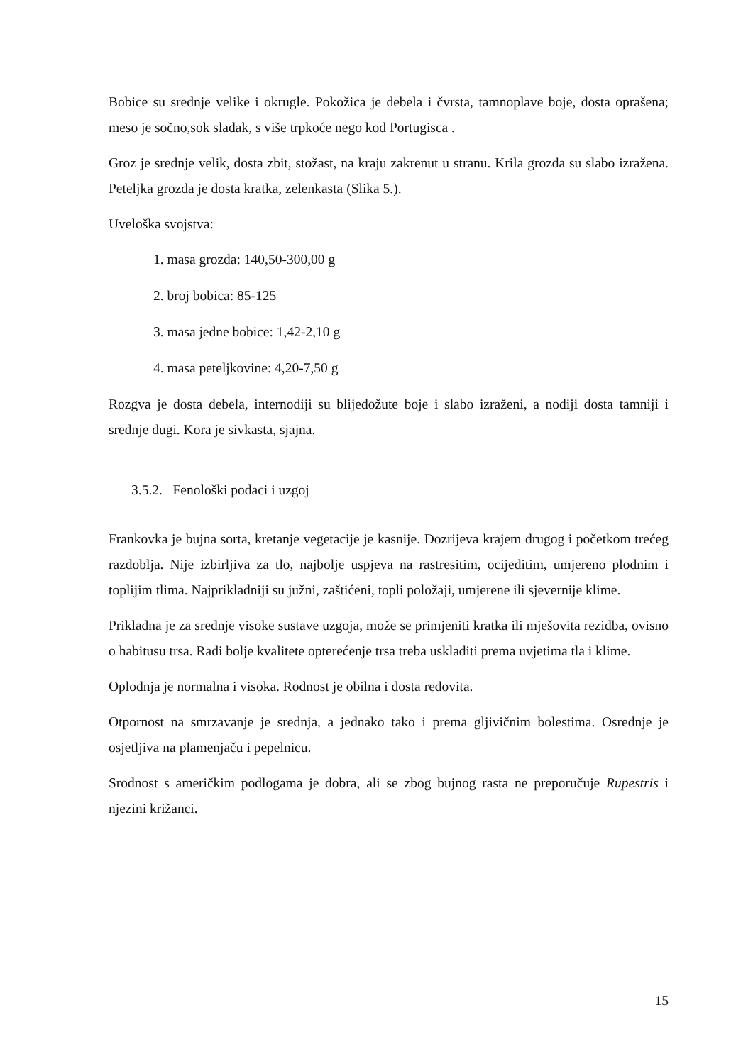Bobice su srednje velike i okrugle. Pokožica je debela i čvrsta, tamnoplave boje, dosta oprašena; meso je sočno,sok sladak, s više trpkoće nego kod Portugisca .
Groz je srednje velik, dosta zbit, stožast, na kraju zakrenut u stranu. Krila grozda su slabo izražena. Peteljka grozda je dosta kratka, zelenkasta (Slika 5.).
Uveloška svojstva:
1. masa grozda: 140,50-300,00 g
2. broj bobica: 85-125
3. masa jedne bobice: 1,42-2,10 g
4. masa peteljkovine: 4,20-7,50 g
Rozgva je dosta debela, internodiji su blijedožute boje i slabo izraženi, a nodiji dosta tamniji i srednje dugi. Kora je sivkasta, sjajna.
3.5.2. Fenološki podaci i uzgoj
Frankovka je bujna sorta, kretanje vegetacije je kasnije. Dozrijeva krajem drugog i početkom trećeg razdoblja. Nije izbirljiva za tlo, najbolje uspjeva na rastresitim, ocijeditim, umjereno plodnim i toplijim tlima. Najprikladniji su južni, zaštićeni, topli položaji, umjerene ili sjevernije klime.
Prikladna je za srednje visoke sustave uzgoja, može se primjeniti kratka ili mješovita rezidba, ovisno o habitusu trsa. Radi bolje kvalitete opterećenje trsa treba uskladiti prema uvjetima tla i klime.
Oplodnja je normalna i visoka. Rodnost je obilna i dosta redovita.
Otpornost na smrzavanje je srednja, a jednako tako i prema gljivičnim bolestima. Osrednje je osjetljiva na plamenjaču i pepelnicu.
Srodnost s američkim podlogama je dobra, ali se zbog bujnog rasta ne preporučuje Rupestris i njezini križanci.
15